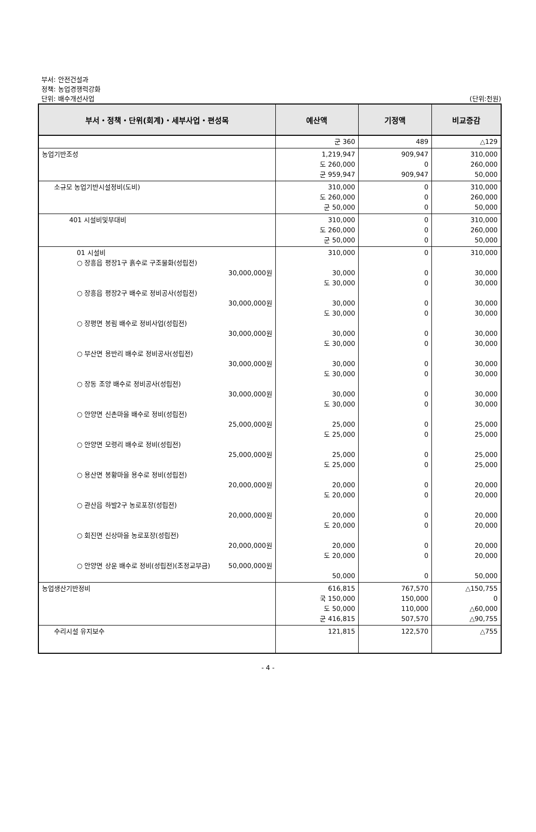부서: 안전건설과
정책: 농업경쟁력강화
단위: 배수개선사업 (단위:천원)
| 부서・정책・단위(회계)・세부사업・편성목 | 예산액 | 기정액 | 비교증감 |
| --- | --- | --- | --- |
| | 군 360 | 489 | △129 |
| 농업기반조성 | 1,219,947 도 260,000 군 959,947 | 909,947 0 909,947 | 310,000 260,000 50,000 |
| 소규모 농업기반시설정비(도비) | 310,000 도 260,000 군 50,000 | 0 0 0 | 310,000 260,000 50,000 |
| 401 시설비및부대비 | 310,000 도 260,000 군 50,000 | 0 0 0 | 310,000 260,000 50,000 |
| 01 시설비 ○ 장흥읍 평장1구 흙수로 구조물화(성립전) 30,000,000원 ○ 장흥읍 평장2구 배수로 정비공사(성립전) 30,000,000원 ○ 장평면 봉림 배수로 정비사업(성립전) 30,000,000원 ○ 부산면 용반리 배수로 정비공사(성립전) 30,000,000원 ○ 장동 조양 배수로 정비공사(성립전) 30,000,000원 ○ 안양면 신촌마을 배수로 정비(성립전) 25,000,000원 ○ 안양면 모령리 배수로 정비(성립전) 25,000,000원 ○ 용산면 봉황마을 용수로 정비(성립전) 20,000,000원 ○ 관산읍 하발2구 농로포장(성립전) 20,000,000원 ○ 회진면 신상마을 농로포장(성립전) 20,000,000원 ○ 안양면 상운 배수로 정비(성립전)(조정교부금) 50,000,000원 | 310,000 30,000 도 30,000 30,000 도 30,000 30,000 도 30,000 30,000 도 30,000 30,000 도 30,000 25,000 도 25,000 25,000 도 25,000 20,000 도 20,000 20,000 도 20,000 20,000 도 20,000 50,000 | 0 0 0 0 0 0 0 0 0 0 0 0 0 0 0 0 0 0 0 0 0 0 | 310,000 30,000 30,000 30,000 30,000 30,000 30,000 30,000 30,000 30,000 30,000 25,000 25,000 25,000 25,000 20,000 20,000 20,000 20,000 20,000 20,000 50,000 |
| 농업생산기반정비 | 616,815 국 150,000 도 50,000 군 416,815 | 767,570 150,000 110,000 507,570 | △150,755 0 △60,000 △90,755 |
| 수리시설 유지보수 | 121,815 | 122,570 | △755 |
- 4 -